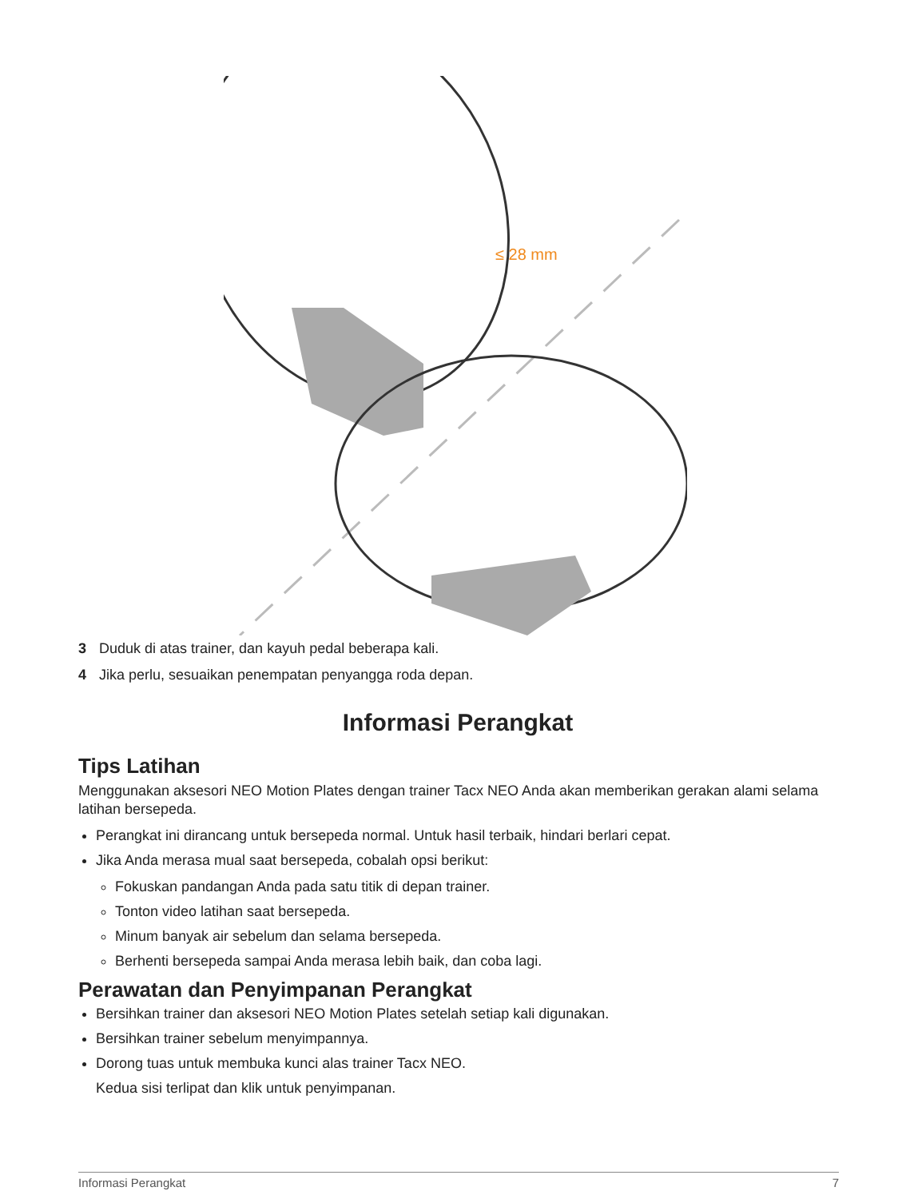≤ 28 mm
3 Duduk di atas trainer, dan kayuh pedal beberapa kali.
4 Jika perlu, sesuaikan penempatan penyangga roda depan.
Informasi Perangkat
Tips Latihan
Menggunakan aksesori NEO Motion Plates dengan trainer Tacx NEO Anda akan memberikan gerakan alami selama latihan bersepeda.
Perangkat ini dirancang untuk bersepeda normal. Untuk hasil terbaik, hindari berlari cepat.
Jika Anda merasa mual saat bersepeda, cobalah opsi berikut:
Fokuskan pandangan Anda pada satu titik di depan trainer.
Tonton video latihan saat bersepeda.
Minum banyak air sebelum dan selama bersepeda.
Berhenti bersepeda sampai Anda merasa lebih baik, dan coba lagi.
Perawatan dan Penyimpanan Perangkat
Bersihkan trainer dan aksesori NEO Motion Plates setelah setiap kali digunakan.
Bersihkan trainer sebelum menyimpannya.
Dorong tuas untuk membuka kunci alas trainer Tacx NEO.
Kedua sisi terlipat dan klik untuk penyimpanan.
Informasi Perangkat 7